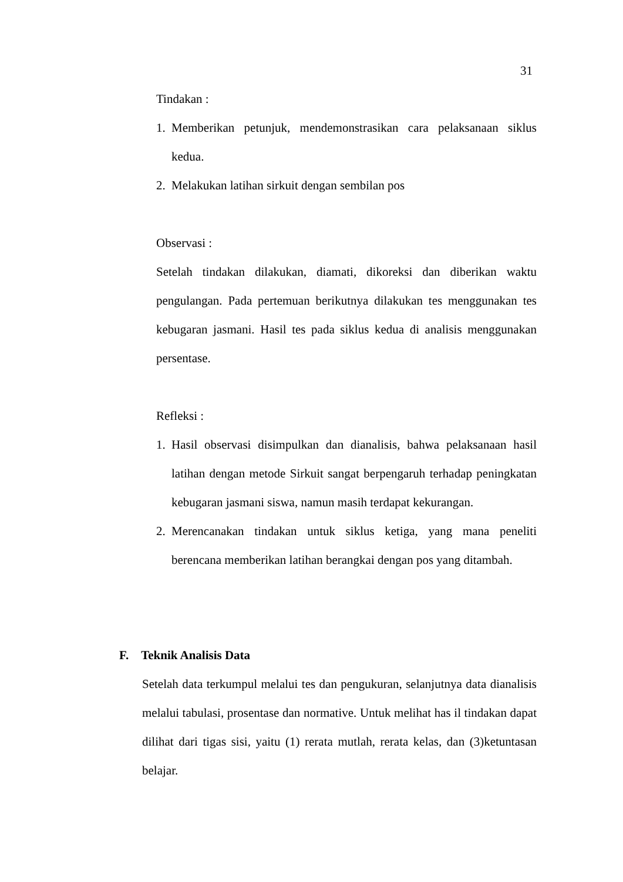31
Tindakan :
1. Memberikan petunjuk, mendemonstrasikan cara pelaksanaan siklus kedua.
2. Melakukan latihan sirkuit dengan sembilan pos
Observasi :
Setelah tindakan dilakukan, diamati, dikoreksi dan diberikan waktu pengulangan. Pada pertemuan berikutnya dilakukan tes menggunakan tes kebugaran jasmani. Hasil tes pada siklus kedua di analisis menggunakan persentase.
Refleksi :
1. Hasil observasi disimpulkan dan dianalisis, bahwa pelaksanaan hasil latihan dengan metode Sirkuit sangat berpengaruh terhadap peningkatan kebugaran jasmani siswa, namun masih terdapat kekurangan.
2. Merencanakan tindakan untuk siklus ketiga, yang mana peneliti berencana memberikan latihan berangkai dengan pos yang ditambah.
F. Teknik Analisis Data
Setelah data terkumpul melalui tes dan pengukuran, selanjutnya data dianalisis melalui tabulasi, prosentase dan normative. Untuk melihat has il tindakan dapat dilihat dari tigas sisi, yaitu (1) rerata mutlah, rerata kelas, dan (3)ketuntasan belajar.